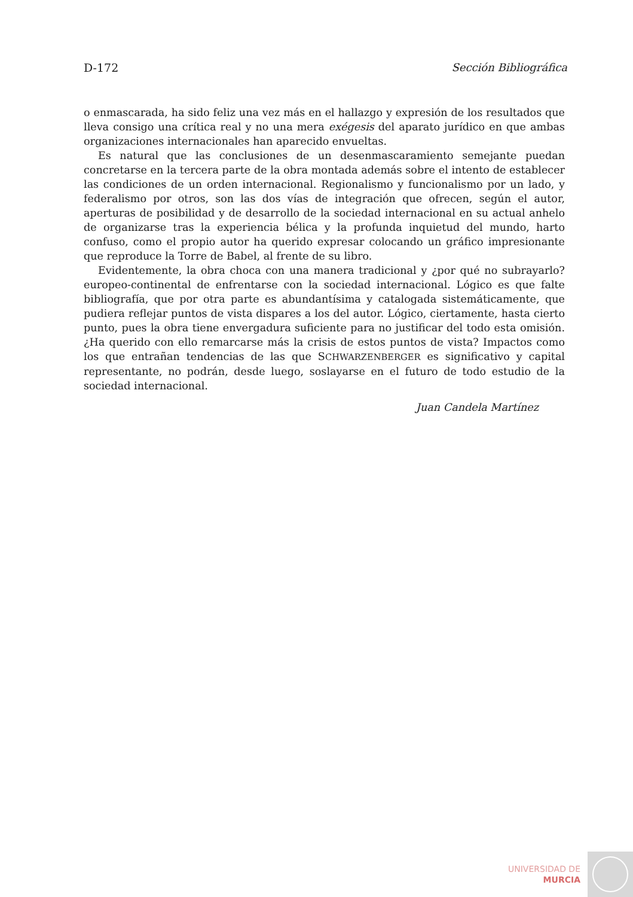D-172 Sección Bibliográfica
o enmascarada, ha sido feliz una vez más en el hallazgo y expresión de los resultados que lleva consigo una crítica real y no una mera exégesis del aparato jurídico en que ambas organizaciones internacionales han aparecido envueltas.
Es natural que las conclusiones de un desenmascaramiento semejante puedan concretarse en la tercera parte de la obra montada además sobre el intento de establecer las condiciones de un orden internacional. Regionalismo y funcionalismo por un lado, y federalismo por otros, son las dos vías de integración que ofrecen, según el autor, aperturas de posibilidad y de desarrollo de la sociedad internacional en su actual anhelo de organizarse tras la experiencia bélica y la profunda inquietud del mundo, harto confuso, como el propio autor ha querido expresar colocando un gráfico impresionante que reproduce la Torre de Babel, al frente de su libro.
Evidentemente, la obra choca con una manera tradicional y ¿por qué no subrayarlo? europeo-continental de enfrentarse con la sociedad internacional. Lógico es que falte bibliografía, que por otra parte es abundantísima y catalogada sistemáticamente, que pudiera reflejar puntos de vista dispares a los del autor. Lógico, ciertamente, hasta cierto punto, pues la obra tiene envergadura suficiente para no justificar del todo esta omisión. ¿Ha querido con ello remarcarse más la crisis de estos puntos de vista? Impactos como los que entrañan tendencias de las que SCHWARZENBERGER es significativo y capital representante, no podrán, desde luego, soslayarse en el futuro de todo estudio de la sociedad internacional.
Juan Candela Martínez
UNIVERSIDAD DE
MURCIA